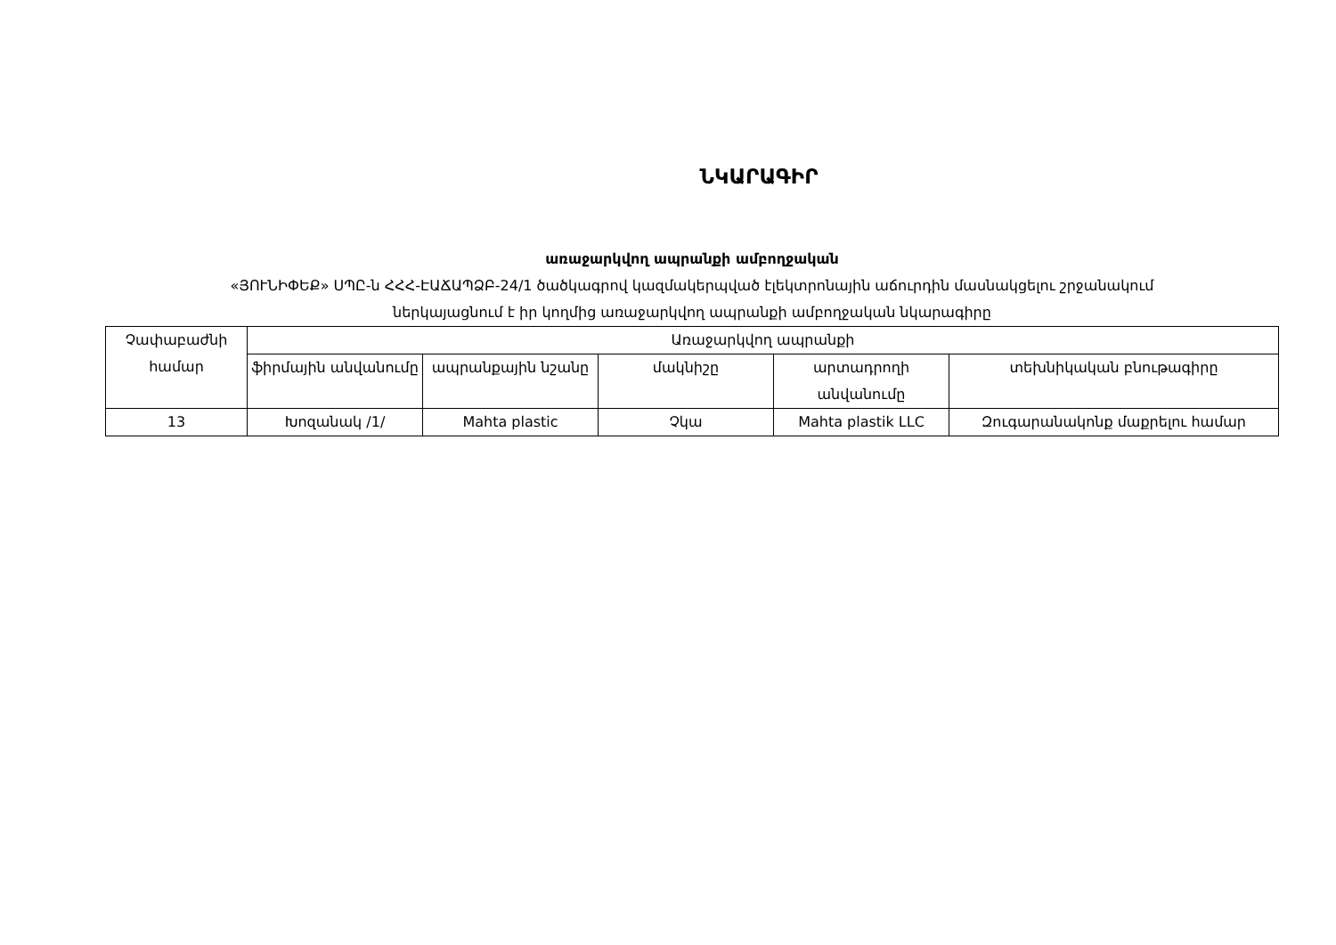ՆԿԱՐԱԳԻՐ
առաջարկվող ապրանքի ամբողջական
«ՅՈՒՆԻՓԵՔ» ՍՊԸ-ն ՀՀՀ-ԷԱՃԱՊՁԲ-24/1 ծածկագրով կազմակերպված էլեկտրոնային աճուրդին մասնակցելու շրջանակում
ներկայացնում է իր կողմից առաջարկվող ապրանքի ամբողջական նկարագիրը
| Չափաբաժնի համար | Առաջարկվող ապրանքի | | | | |
| --- | --- | --- | --- | --- | --- |
| | ֆիրմային անվանումը | ապրանքային նշանը | մակնիշը | արտադրողի անվանումը | տեխնիկական բնութագիրը |
| 13 | Խոզանակ /1/ | Mahta plastic | Չկա | Mahta plastik LLC | Զուգարանակոնք մաքրելու համար |